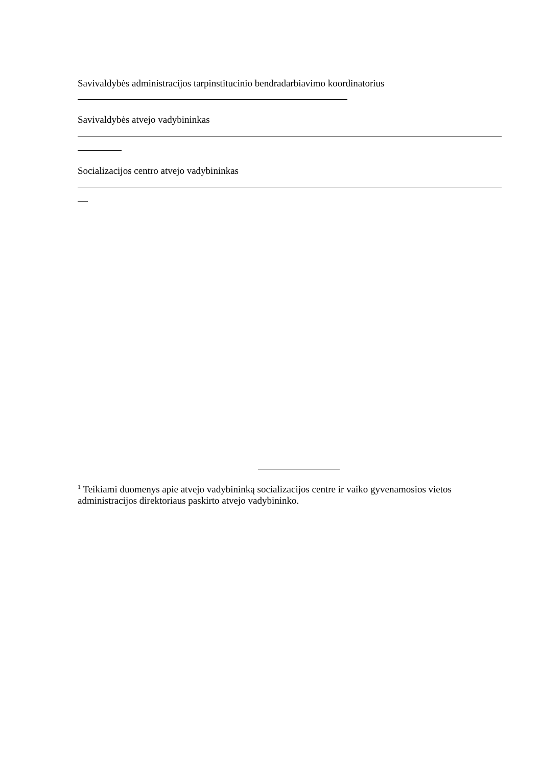Savivaldybės administracijos tarpinstitucinio bendradarbiavimo koordinatorius
Savivaldybės atvejo vadybininkas
Socializacijos centro atvejo vadybininkas
<sup>1</sup> Teikiami duomenys apie atvejo vadybininką socializacijos centre ir vaiko gyvenamosios vietos administracijos direktoriaus paskirto atvejo vadybininko.